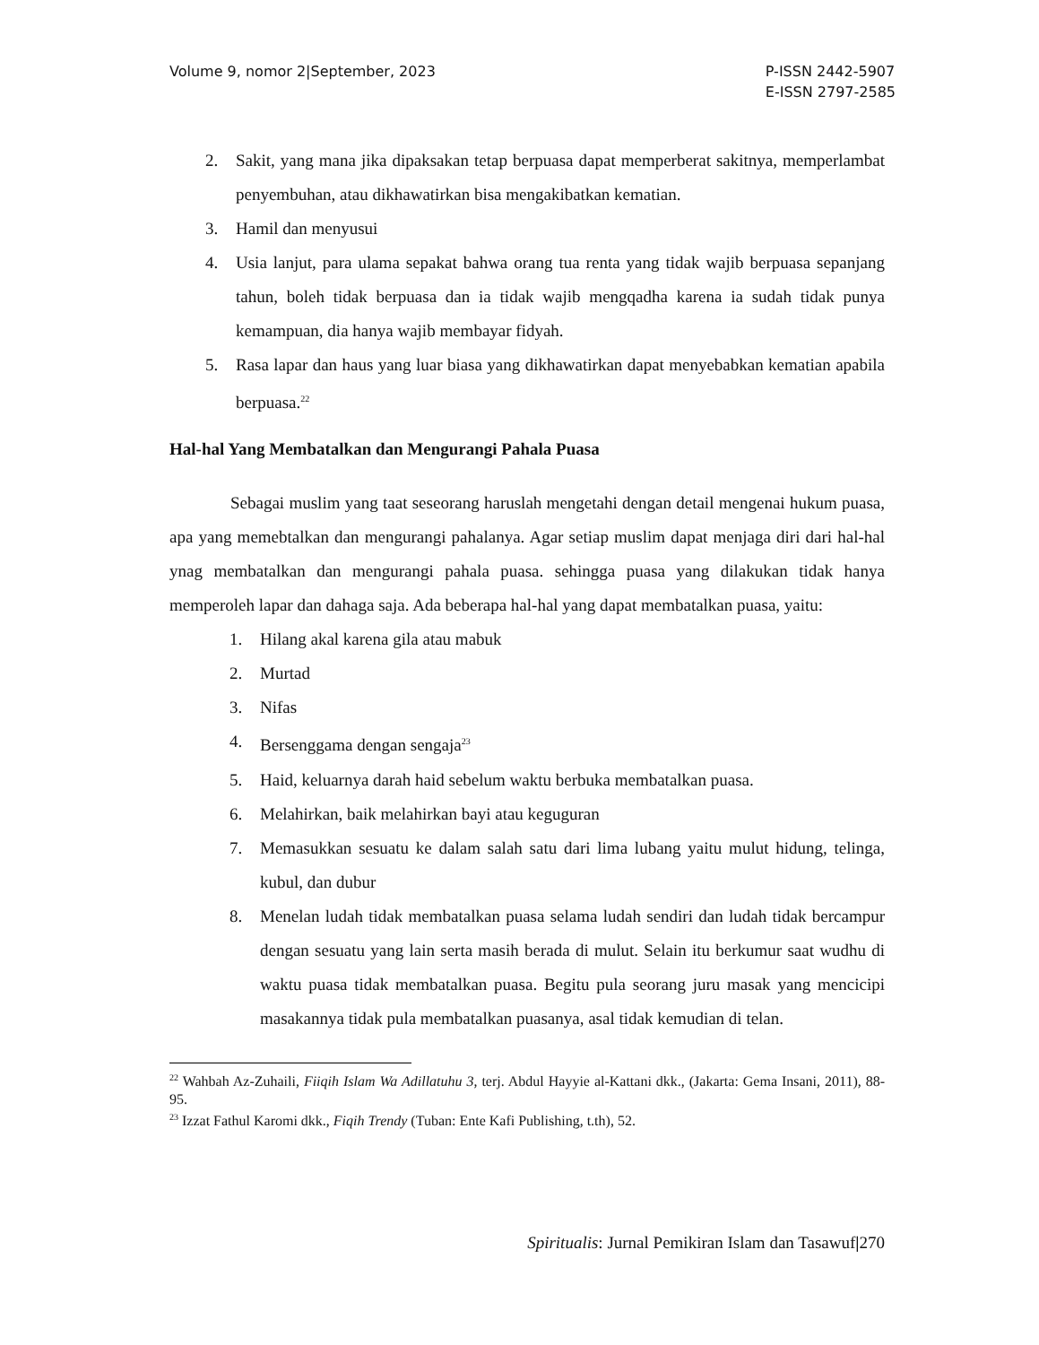Volume 9, nomor 2|September, 2023
P-ISSN 2442-5907
E-ISSN 2797-2585
2. Sakit, yang mana jika dipaksakan tetap berpuasa dapat memperberat sakitnya, memperlambat penyembuhan, atau dikhawatirkan bisa mengakibatkan kematian.
3. Hamil dan menyusui
4. Usia lanjut, para ulama sepakat bahwa orang tua renta yang tidak wajib berpuasa sepanjang tahun, boleh tidak berpuasa dan ia tidak wajib mengqadha karena ia sudah tidak punya kemampuan, dia hanya wajib membayar fidyah.
5. Rasa lapar dan haus yang luar biasa yang dikhawatirkan dapat menyebabkan kematian apabila berpuasa.<sup>22</sup>
Hal-hal Yang Membatalkan dan Mengurangi Pahala Puasa
Sebagai muslim yang taat seseorang haruslah mengetahi dengan detail mengenai hukum puasa, apa yang memebtalkan dan mengurangi pahalanya. Agar setiap muslim dapat menjaga diri dari hal-hal ynag membatalkan dan mengurangi pahala puasa. sehingga puasa yang dilakukan tidak hanya memperoleh lapar dan dahaga saja. Ada beberapa hal-hal yang dapat membatalkan puasa, yaitu:
1. Hilang akal karena gila atau mabuk
2. Murtad
3. Nifas
4. Bersenggama dengan sengaja<sup>23</sup>
5. Haid, keluarnya darah haid sebelum waktu berbuka membatalkan puasa.
6. Melahirkan, baik melahirkan bayi atau keguguran
7. Memasukkan sesuatu ke dalam salah satu dari lima lubang yaitu mulut hidung, telinga, kubul, dan dubur
8. Menelan ludah tidak membatalkan puasa selama ludah sendiri dan ludah tidak bercampur dengan sesuatu yang lain serta masih berada di mulut. Selain itu berkumur saat wudhu di waktu puasa tidak membatalkan puasa. Begitu pula seorang juru masak yang mencicipi masakannya tidak pula membatalkan puasanya, asal tidak kemudian di telan.
<sup>22</sup> Wahbah Az-Zuhaili, Fiiqih Islam Wa Adillatuhu 3, terj. Abdul Hayyie al-Kattani dkk., (Jakarta: Gema Insani, 2011), 88-95.
<sup>23</sup> Izzat Fathul Karomi dkk., Fiqih Trendy (Tuban: Ente Kafi Publishing, t.th), 52.
Spiritualis: Jurnal Pemikiran Islam dan Tasawuf|270